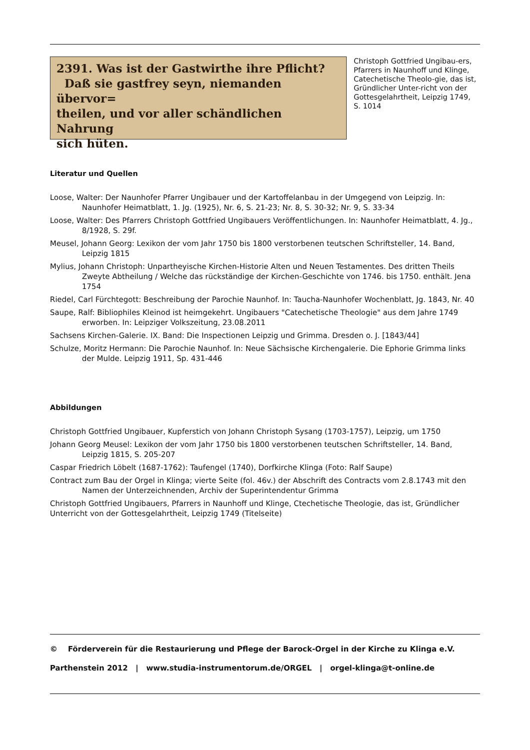2391. Was ist der Gastwirthe ihre Pflicht?
Daß sie gastfrey seyn, niemanden übervor=
theilen, und vor aller schändlichen Nahrung
sich hüten.
Christoph Gottfried Ungibau-ers, Pfarrers in Naunhoff und Klinge, Catechetische Theolo-gie, das ist, Gründlicher Unter-richt von der Gottesgelahrtheit, Leipzig 1749, S. 1014
Literatur und Quellen
Loose, Walter: Der Naunhofer Pfarrer Ungibauer und der Kartoffelanbau in der Umgegend von Leipzig. In: Naunhofer Heimatblatt, 1. Jg. (1925), Nr. 6, S. 21-23; Nr. 8, S. 30-32; Nr. 9, S. 33-34
Loose, Walter: Des Pfarrers Christoph Gottfried Ungibauers Veröffentlichungen. In: Naunhofer Heimatblatt, 4. Jg., 8/1928, S. 29f.
Meusel, Johann Georg: Lexikon der vom Jahr 1750 bis 1800 verstorbenen teutschen Schriftsteller, 14. Band, Leipzig 1815
Mylius, Johann Christoph: Unpartheyische Kirchen-Historie Alten und Neuen Testamentes. Des dritten Theils Zweyte Abtheilung / Welche das rückständige der Kirchen-Geschichte von 1746. bis 1750. enthält. Jena 1754
Riedel, Carl Fürchtegott: Beschreibung der Parochie Naunhof. In: Taucha-Naunhofer Wochenblatt, Jg. 1843, Nr. 40
Saupe, Ralf: Bibliophiles Kleinod ist heimgekehrt. Ungibauers "Catechetische Theologie" aus dem Jahre 1749 erworben. In: Leipziger Volkszeitung, 23.08.2011
Sachsens Kirchen-Galerie. IX. Band: Die Inspectionen Leipzig und Grimma. Dresden o. J. [1843/44]
Schulze, Moritz Hermann: Die Parochie Naunhof. In: Neue Sächsische Kirchengalerie. Die Ephorie Grimma links der Mulde. Leipzig 1911, Sp. 431-446
Abbildungen
Christoph Gottfried Ungibauer, Kupferstich von Johann Christoph Sysang (1703-1757), Leipzig, um 1750
Johann Georg Meusel: Lexikon der vom Jahr 1750 bis 1800 verstorbenen teutschen Schriftsteller, 14. Band, Leipzig 1815, S. 205-207
Caspar Friedrich Löbelt (1687-1762): Taufengel (1740), Dorfkirche Klinga (Foto: Ralf Saupe)
Contract zum Bau der Orgel in Klinga; vierte Seite (fol. 46v.) der Abschrift des Contracts vom 2.8.1743 mit den Namen der Unterzeichnenden, Archiv der Superintendentur Grimma
Christoph Gottfried Ungibauers, Pfarrers in Naunhoff und Klinge, Ctechetische Theologie, das ist, Gründlicher Unterricht von der Gottesgelahrtheit, Leipzig 1749 (Titelseite)
© Förderverein für die Restaurierung und Pflege der Barock-Orgel in der Kirche zu Klinga e.V.
Parthenstein 2012 | www.studia-instrumentorum.de/ORGEL | orgel-klinga@t-online.de